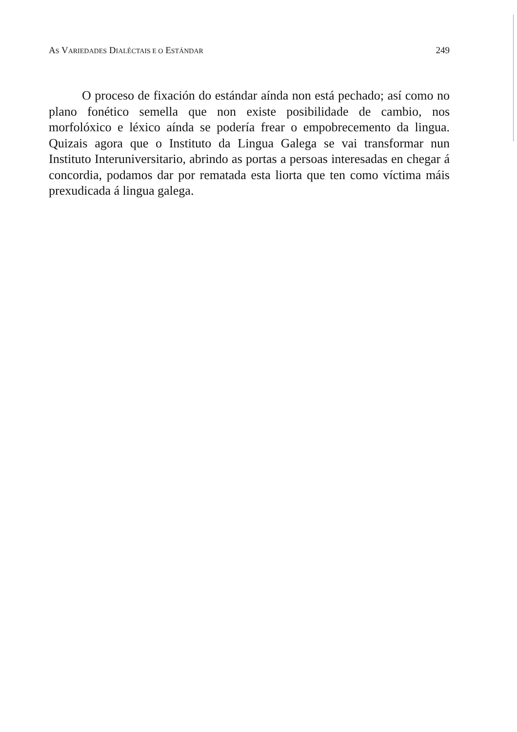AS VARIEDADES DIALÉCTAIS E O ESTÁNDAR 249
O proceso de fixación do estándar aínda non está pechado; así como no plano fonético semella que non existe posibilidade de cambio, nos morfolóxico e léxico aínda se podería frear o empobrecemento da lingua. Quizais agora que o Instituto da Lingua Galega se vai transformar nun Instituto Interuniversitario, abrindo as portas a persoas interesadas en chegar á concordia, podamos dar por rematada esta liorta que ten como víctima máis prexudicada á lingua galega.